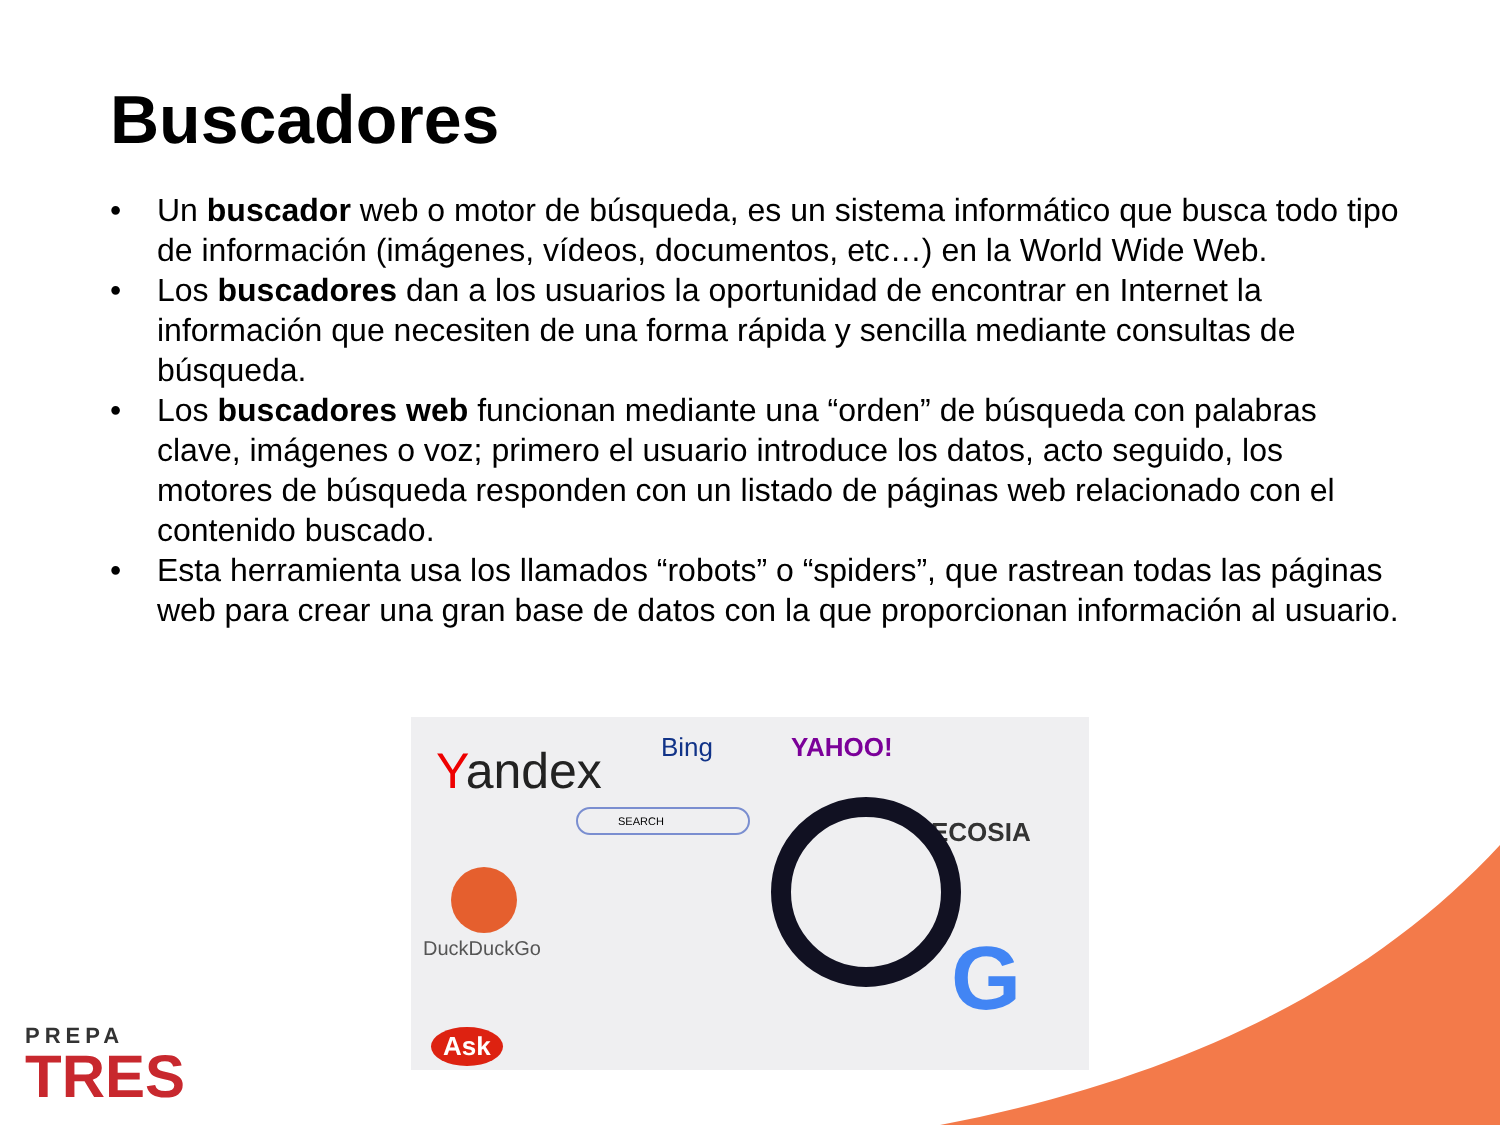Buscadores
• Un buscador web o motor de búsqueda, es un sistema informático que busca todo tipo de información (imágenes, vídeos, documentos, etc…) en la World Wide Web.
• Los buscadores dan a los usuarios la oportunidad de encontrar en Internet la información que necesiten de una forma rápida y sencilla mediante consultas de búsqueda.
• Los buscadores web funcionan mediante una “orden” de búsqueda con palabras clave, imágenes o voz; primero el usuario introduce los datos, acto seguido, los motores de búsqueda responden con un listado de páginas web relacionado con el contenido buscado.
• Esta herramienta usa los llamados “robots” o “spiders”, que rastrean todas las páginas web para crear una gran base de datos con la que proporcionan información al usuario.
Yandex Bing YAHOO!
ECOSIA
SEARCH
DuckDuckGo
Ask
G
PREPA
TRES